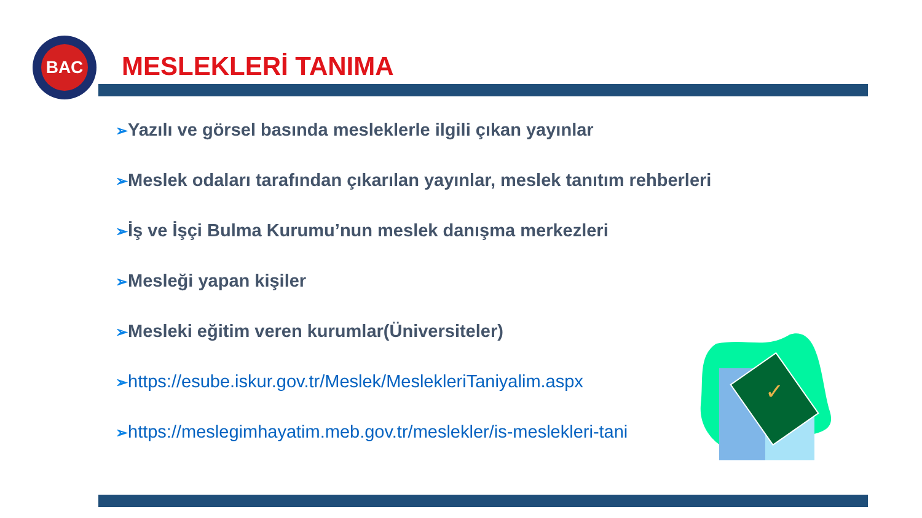BAC
MESLEKLERİ TANIMA
➢Yazılı ve görsel basında mesleklerle ilgili çıkan yayınlar
➢Meslek odaları tarafından çıkarılan yayınlar, meslek tanıtım rehberleri
➢İş ve İşçi Bulma Kurumu’nun meslek danışma merkezleri
➢Mesleği yapan kişiler
➢Mesleki eğitim veren kurumlar(Üniversiteler)
➢https://esube.iskur.gov.tr/Meslek/MeslekleriTaniyalim.aspx
➢https://meslegimhayatim.meb.gov.tr/meslekler/is-meslekleri-tani
✓